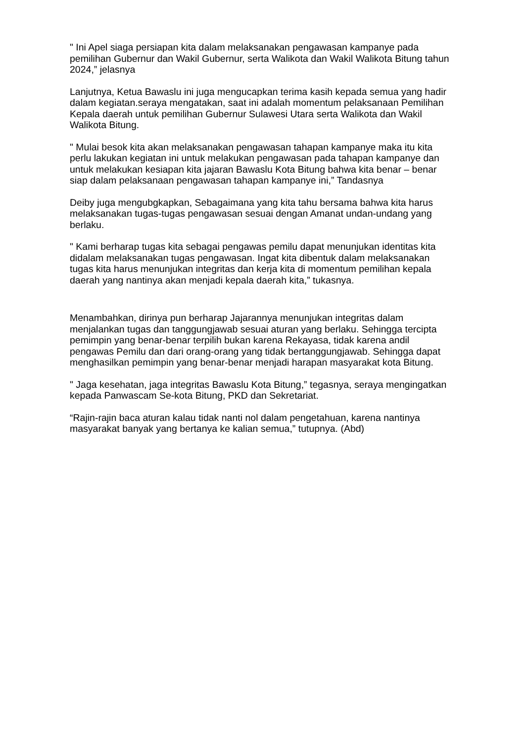" Ini Apel siaga persiapan kita dalam melaksanakan pengawasan kampanye pada pemilihan Gubernur dan Wakil Gubernur, serta Walikota dan Wakil Walikota Bitung tahun 2024,” jelasnya
Lanjutnya, Ketua Bawaslu ini juga mengucapkan terima kasih kepada semua yang hadir dalam kegiatan.seraya mengatakan, saat ini adalah momentum pelaksanaan Pemilihan Kepala daerah untuk pemilihan Gubernur Sulawesi Utara serta Walikota dan Wakil Walikota Bitung.
" Mulai besok kita akan melaksanakan pengawasan tahapan kampanye maka itu kita perlu lakukan kegiatan ini untuk melakukan pengawasan pada tahapan kampanye dan untuk melakukan kesiapan kita jajaran Bawaslu Kota Bitung bahwa kita benar – benar siap dalam pelaksanaan pengawasan tahapan kampanye ini,” Tandasnya
Deiby juga mengubgkapkan, Sebagaimana yang kita tahu bersama bahwa kita harus melaksanakan tugas-tugas pengawasan sesuai dengan Amanat undan-undang yang berlaku.
" Kami berharap tugas kita sebagai pengawas pemilu dapat menunjukan identitas kita didalam melaksanakan tugas pengawasan. Ingat kita dibentuk dalam melaksanakan tugas kita harus menunjukan integritas dan kerja kita di momentum pemilihan kepala daerah yang nantinya akan menjadi kepala daerah kita,” tukasnya.
Menambahkan, dirinya pun berharap Jajarannya menunjukan integritas dalam menjalankan tugas dan tanggungjawab sesuai aturan yang berlaku. Sehingga tercipta pemimpin yang benar-benar terpilih bukan karena Rekayasa, tidak karena andil pengawas Pemilu dan dari orang-orang yang tidak bertanggungjawab. Sehingga dapat menghasilkan pemimpin yang benar-benar menjadi harapan masyarakat kota Bitung.
" Jaga kesehatan, jaga integritas Bawaslu Kota Bitung,” tegasnya, seraya mengingatkan kepada Panwascam Se-kota Bitung, PKD dan Sekretariat.
“Rajin-rajin baca aturan kalau tidak nanti nol dalam pengetahuan, karena nantinya masyarakat banyak yang bertanya ke kalian semua,” tutupnya. (Abd)